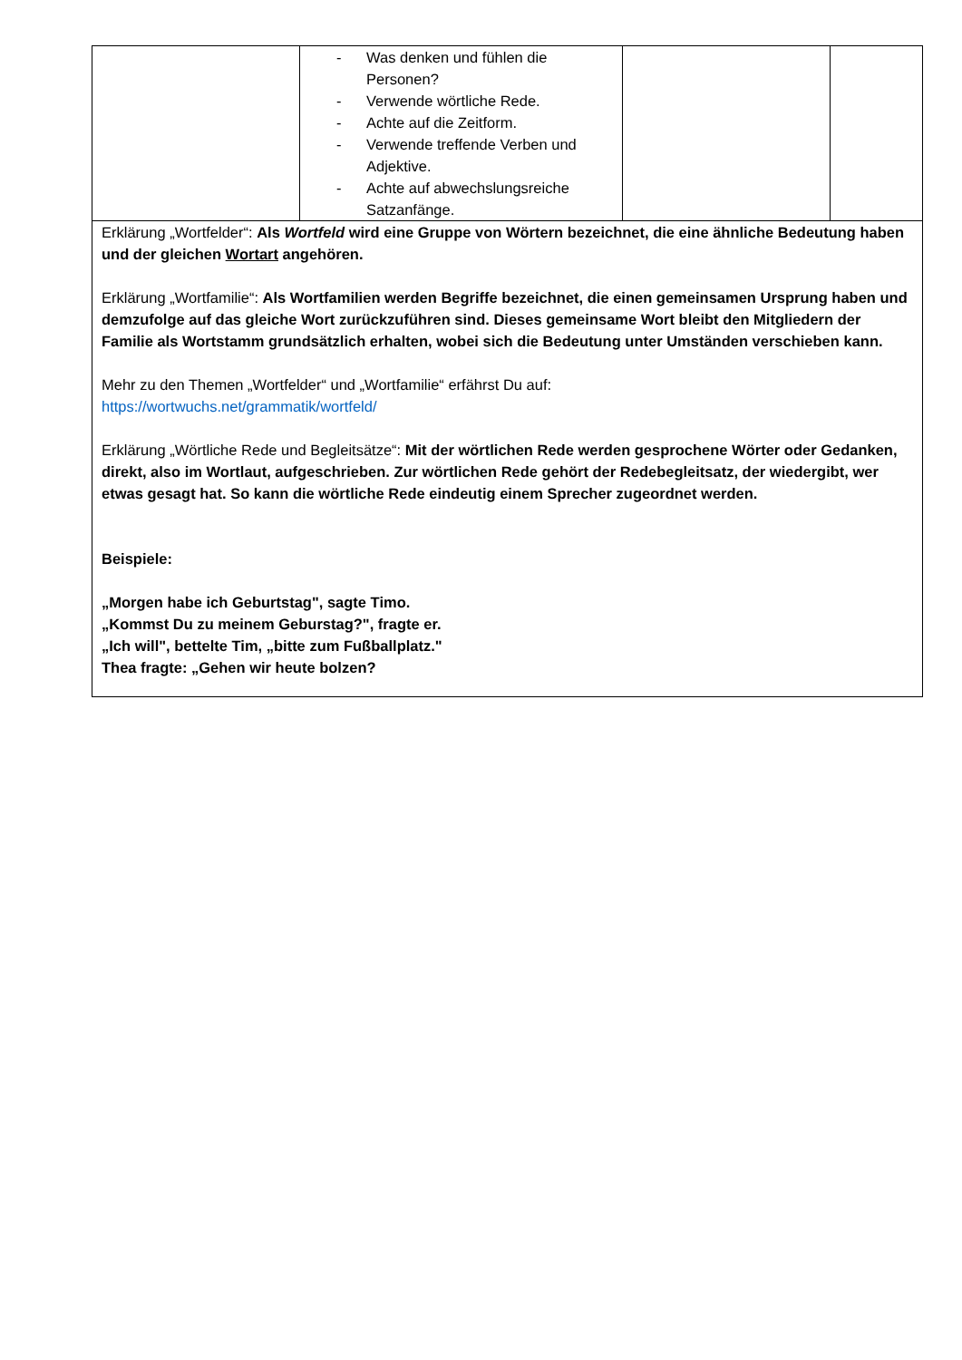| | - Was denken und fühlen die Personen? - Verwende wörtliche Rede. - Achte auf die Zeitform. - Verwende treffende Verben und Adjektive. - Achte auf abwechslungsreiche Satzanfänge. | | |
| Erklärung „Wortfelder“: Als Wortfeld wird eine Gruppe von Wörtern bezeichnet, die eine ähnliche Bedeutung haben und der gleichen Wortart angehören. Erklärung „Wortfamilie“: Als Wortfamilien werden Begriffe bezeichnet, die einen gemeinsamen Ursprung haben und demzufolge auf das gleiche Wort zurückzuführen sind. Dieses gemeinsame Wort bleibt den Mitgliedern der Familie als Wortstamm grundsätzlich erhalten, wobei sich die Bedeutung unter Umständen verschieben kann. Mehr zu den Themen „Wortfelder“ und „Wortfamilie“ erfährst Du auf: https://wortwuchs.net/grammatik/wortfeld/ Erklärung „Wörtliche Rede und Begleitsätze“: Mit der wörtlichen Rede werden gesprochene Wörter oder Gedanken, direkt, also im Wortlaut, aufgeschrieben. Zur wörtlichen Rede gehört der Redebegleitsatz, der wiedergibt, wer etwas gesagt hat. So kann die wörtliche Rede eindeutig einem Sprecher zugeordnet werden. Beispiele: „Morgen habe ich Geburtstag", sagte Timo. „Kommst Du zu meinem Geburstag?", fragte er. „Ich will", bettelte Tim, „bitte zum Fußballplatz." Thea fragte: „Gehen wir heute bolzen? | | | |